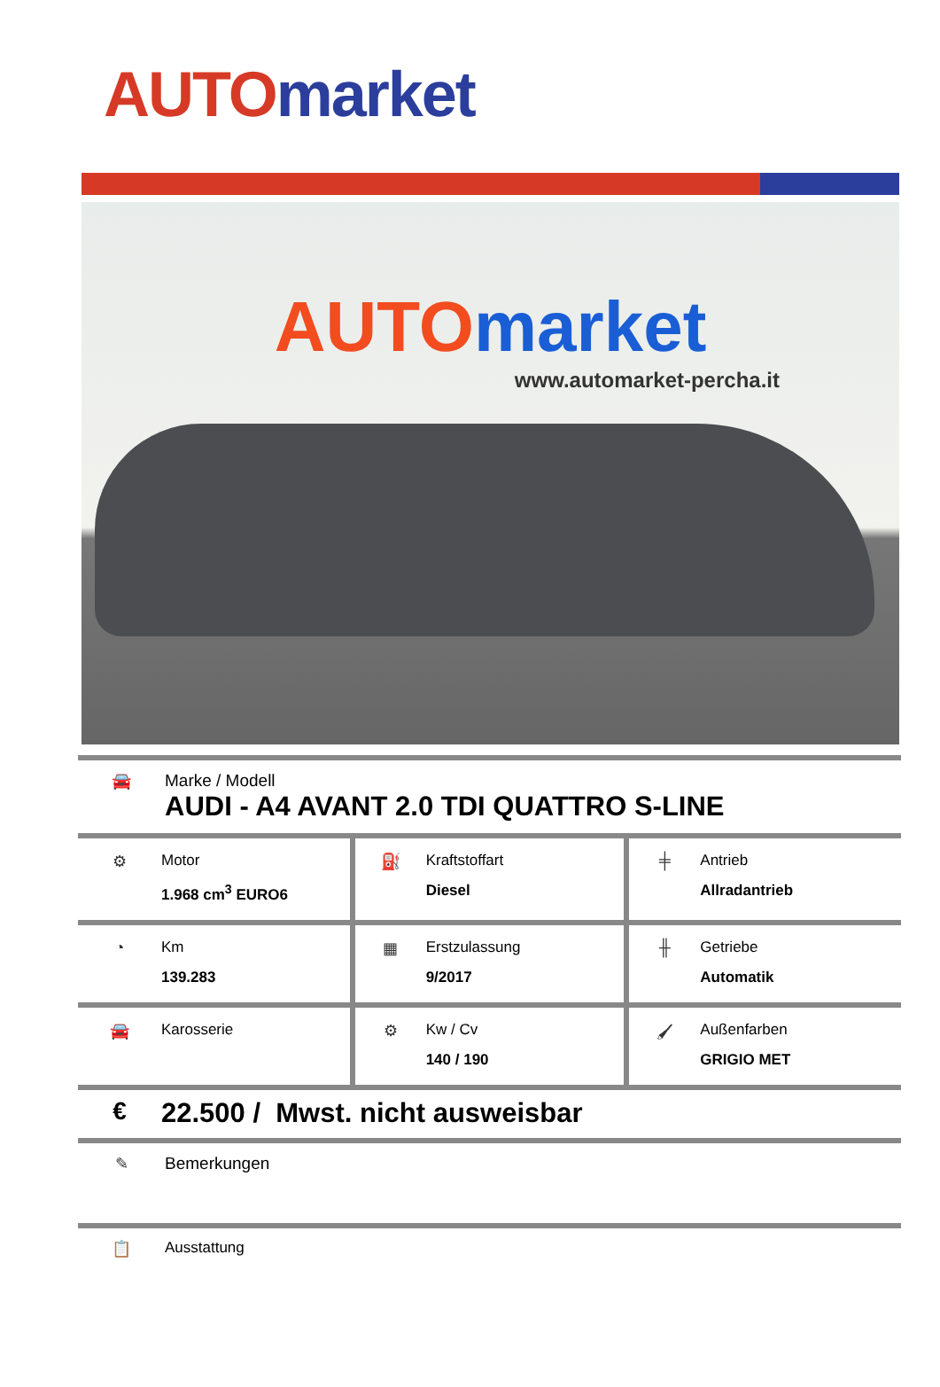AUTO market
AUTO market
www.automarket-percha.it
🚘 Marke / Modell
AUDI - A4 AVANT 2.0 TDI QUATTRO S-LINE
| ⚙ Motor 1.968 cm<sup>3</sup> EURO6 | ⛽ Kraftstoffart Diesel | ╪ Antrieb Allradantrieb |
| ◔ Km 139.283 | ▦ Erstzulassung 9/2017 | ╫ Getriebe Automatik |
| 🚘 Karosserie | ⚙ Kw / Cv 140 / 190 | 🖌 Außenfarben GRIGIO MET |
€ 22.500 / Mwst. nicht ausweisbar
✎ Bemerkungen
📋 Ausstattung